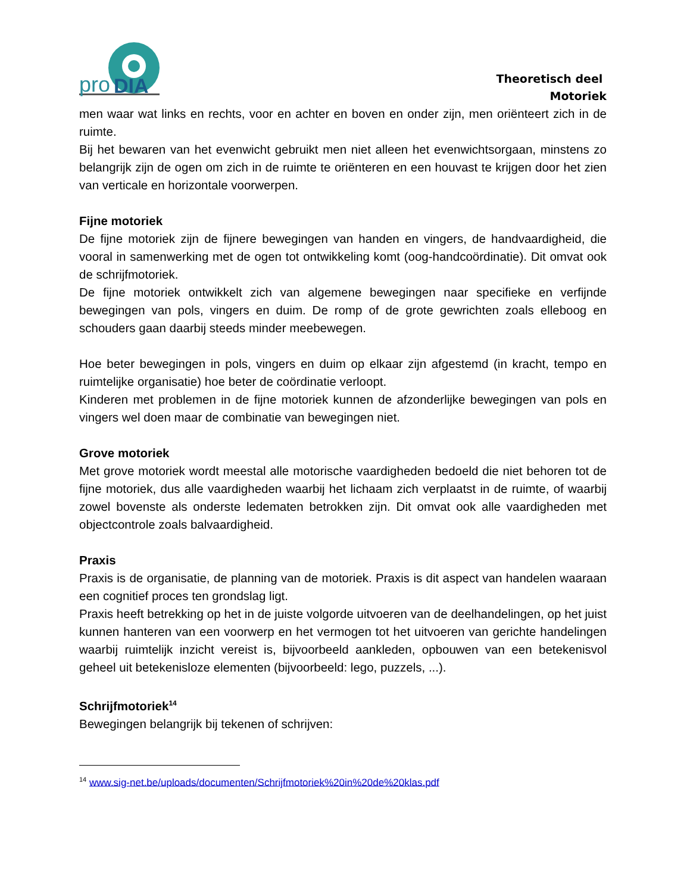pro
DIA
Theoretisch deel
Motoriek
men waar wat links en rechts, voor en achter en boven en onder zijn, men oriënteert zich in de ruimte.
Bij het bewaren van het evenwicht gebruikt men niet alleen het evenwichtsorgaan, minstens zo belangrijk zijn de ogen om zich in de ruimte te oriënteren en een houvast te krijgen door het zien van verticale en horizontale voorwerpen.
Fijne motoriek
De fijne motoriek zijn de fijnere bewegingen van handen en vingers, de handvaardigheid, die vooral in samenwerking met de ogen tot ontwikkeling komt (oog-handcoördinatie). Dit omvat ook de schrijfmotoriek.
De fijne motoriek ontwikkelt zich van algemene bewegingen naar specifieke en verfijnde bewegingen van pols, vingers en duim. De romp of de grote gewrichten zoals elleboog en schouders gaan daarbij steeds minder meebewegen.
Hoe beter bewegingen in pols, vingers en duim op elkaar zijn afgestemd (in kracht, tempo en ruimtelijke organisatie) hoe beter de coördinatie verloopt.
Kinderen met problemen in de fijne motoriek kunnen de afzonderlijke bewegingen van pols en vingers wel doen maar de combinatie van bewegingen niet.
Grove motoriek
Met grove motoriek wordt meestal alle motorische vaardigheden bedoeld die niet behoren tot de fijne motoriek, dus alle vaardigheden waarbij het lichaam zich verplaatst in de ruimte, of waarbij zowel bovenste als onderste ledematen betrokken zijn. Dit omvat ook alle vaardigheden met objectcontrole zoals balvaardigheid.
Praxis
Praxis is de organisatie, de planning van de motoriek. Praxis is dit aspect van handelen waaraan een cognitief proces ten grondslag ligt.
Praxis heeft betrekking op het in de juiste volgorde uitvoeren van de deelhandelingen, op het juist kunnen hanteren van een voorwerp en het vermogen tot het uitvoeren van gerichte handelingen waarbij ruimtelijk inzicht vereist is, bijvoorbeeld aankleden, opbouwen van een betekenisvol geheel uit betekenisloze elementen (bijvoorbeeld: lego, puzzels, ...).
Schrijfmotoriek<sup>14</sup>
Bewegingen belangrijk bij tekenen of schrijven:
<sup>14</sup> www.sig-net.be/uploads/documenten/Schrijfmotoriek%20in%20de%20klas.pdf